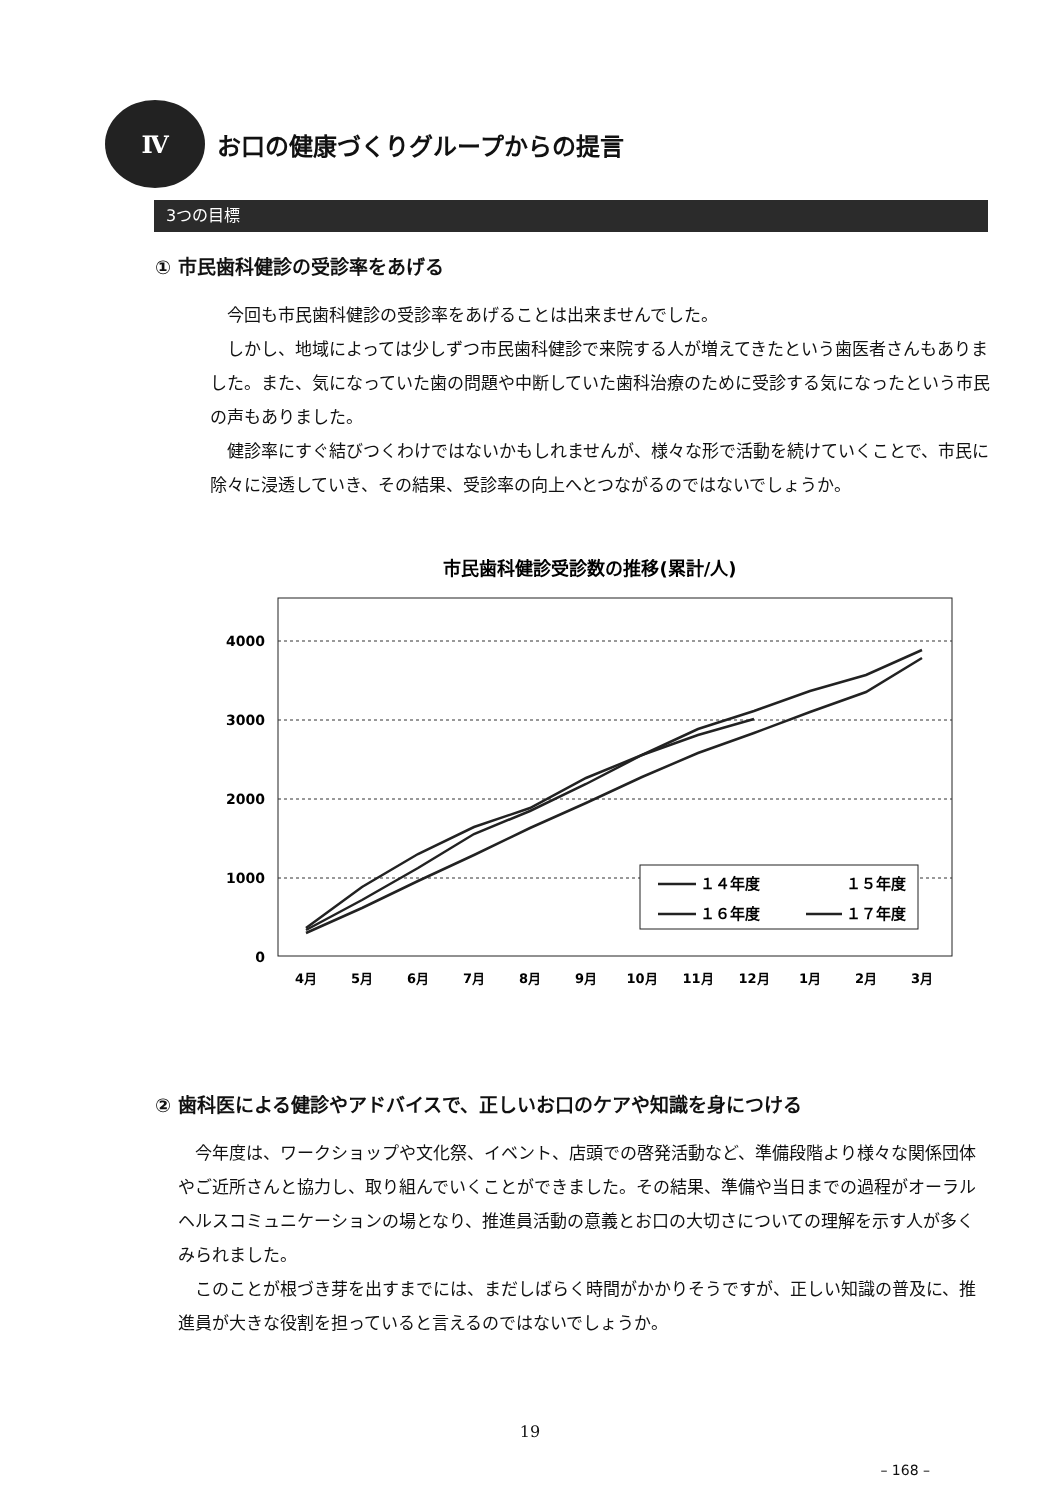Ⅳ
お口の健康づくりグループからの提言
3つの目標
① 市民歯科健診の受診率をあげる
　今回も市民歯科健診の受診率をあげることは出来ませんでした。
　しかし、地域によっては少しずつ市民歯科健診で来院する人が増えてきたという歯医者さんもありました。また、気になっていた歯の問題や中断していた歯科治療のために受診する気になったという市民の声もありました。
　健診率にすぐ結びつくわけではないかもしれませんが、様々な形で活動を続けていくことで、市民に除々に浸透していき、その結果、受診率の向上へとつながるのではないでしょうか。
市民歯科健診受診数の推移(累計/人)
4000
3000
2000
1000
0
4月
5月
6月
7月
8月
9月
10月
11月
12月
1月
2月
3月
１４年度
１５年度
１６年度
１７年度
② 歯科医による健診やアドバイスで、正しいお口のケアや知識を身につける
　今年度は、ワークショップや文化祭、イベント、店頭での啓発活動など、準備段階より様々な関係団体やご近所さんと協力し、取り組んでいくことができました。その結果、準備や当日までの過程がオーラルヘルスコミュニケーションの場となり、推進員活動の意義とお口の大切さについての理解を示す人が多くみられました。
　このことが根づき芽を出すまでには、まだしばらく時間がかかりそうですが、正しい知識の普及に、推進員が大きな役割を担っていると言えるのではないでしょうか。
19
– 168 –